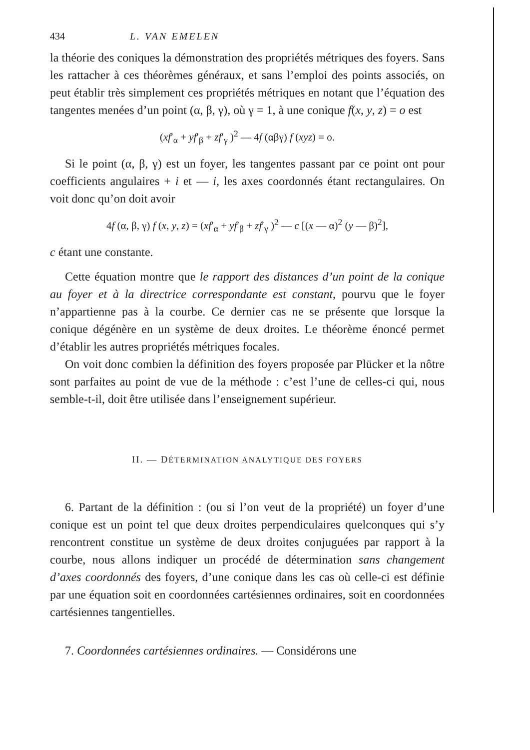434 L. VAN EMELEN
la théorie des coniques la démonstration des propriétés métriques des foyers. Sans les rattacher à ces théorèmes généraux, et sans l’emploi des points associés, on peut établir très simplement ces propriétés métriques en notant que l’équation des tangentes menées d’un point (α, β, γ), où γ = 1, à une conique f(x, y, z) = o est
(xf′<sub>α</sub> + yf′<sub>β</sub> + zf′<sub>γ</sub> )<sup>2</sup> — 4f (αβγ) f (xyz) = o.
Si le point (α, β, γ) est un foyer, les tangentes passant par ce point ont pour coefficients angulaires + i et — i, les axes coordonnés étant rectangulaires. On voit donc qu’on doit avoir
4f (α, β, γ) f (x, y, z) = (xf′<sub>α</sub> + yf′<sub>β</sub> + zf′<sub>γ</sub> )<sup>2</sup> — c [(x — α)<sup>2</sup> (y — β)<sup>2</sup>],
c étant une constante.
Cette équation montre que le rapport des distances d’un point de la conique au foyer et à la directrice correspondante est constant, pourvu que le foyer n’appartienne pas à la courbe. Ce dernier cas ne se présente que lorsque la conique dégénère en un système de deux droites. Le théorème énoncé permet d’établir les autres propriétés métriques focales.
On voit donc combien la définition des foyers proposée par Plücker et la nôtre sont parfaites au point de vue de la méthode : c’est l’une de celles-ci qui, nous semble-t-il, doit être utilisée dans l’enseignement supérieur.
II. — DÉTERMINATION ANALYTIQUE DES FOYERS
6. Partant de la définition : (ou si l’on veut de la propriété) un foyer d’une conique est un point tel que deux droites perpendiculaires quelconques qui s’y rencontrent constitue un système de deux droites conjuguées par rapport à la courbe, nous allons indiquer un procédé de détermination sans changement d’axes coordonnés des foyers, d’une conique dans les cas où celle-ci est définie par une équation soit en coordonnées cartésiennes ordinaires, soit en coordonnées cartésiennes tangentielles.
7. Coordonnées cartésiennes ordinaires. — Considérons une